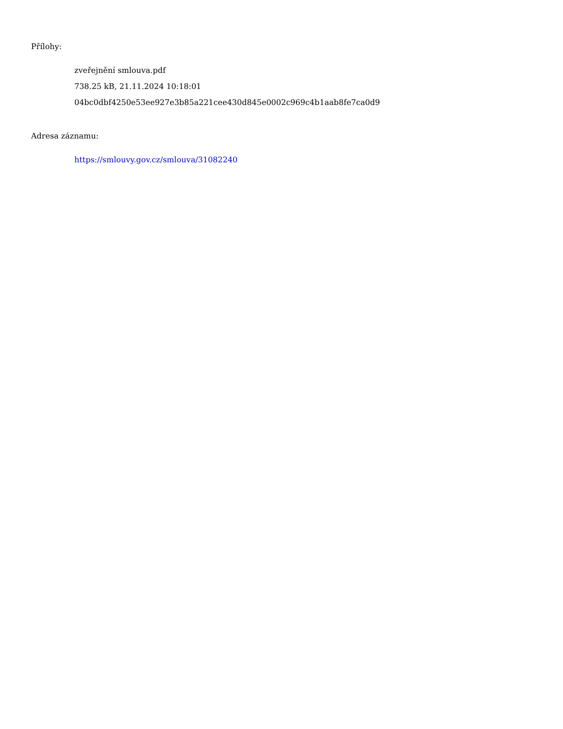Přílohy:
zveřejnění smlouva.pdf
738.25 kB, 21.11.2024 10:18:01
04bc0dbf4250e53ee927e3b85a221cee430d845e0002c969c4b1aab8fe7ca0d9
Adresa záznamu:
https://smlouvy.gov.cz/smlouva/31082240